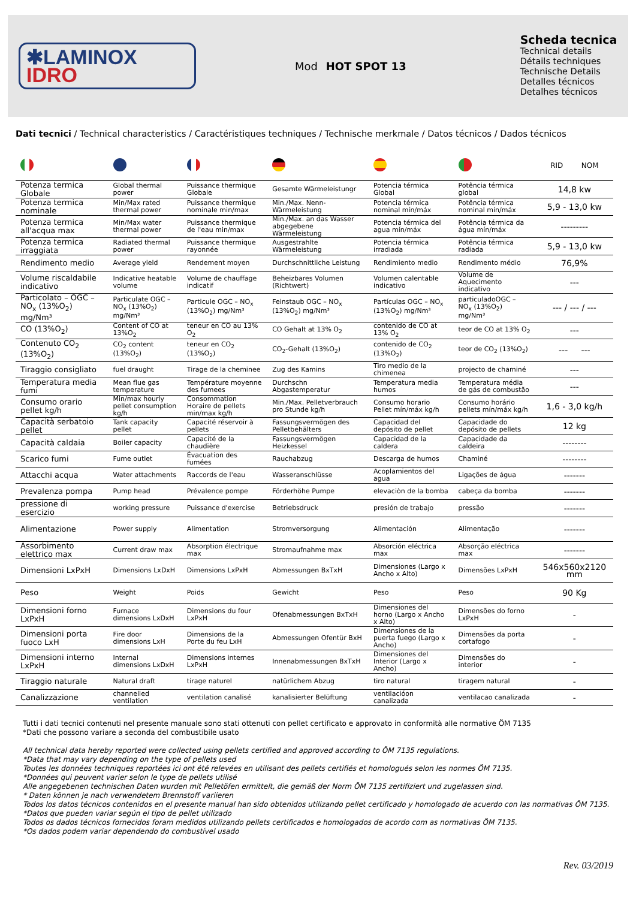✱LAMINOX
IDRO
Mod HOT SPOT 13
Scheda tecnica
Technical details
Détails techniques
Technische Details
Detalles técnicos
Detalhes técnicos
Dati tecnici / Technical characteristics / Caractéristiques techniques / Technische merkmale / Datos técnicos / Dados técnicos
| | | | | | | RID NOM |
| --- | --- | --- | --- | --- | --- | --- |
| Potenza termica Globale | Global thermal power | Puissance thermique Globale | Gesamte Wärmeleistungr | Potencia térmica Global | Potência térmica global | 14,8 kw |
| Potenza termica nominale | Min/Max rated thermal power | Puissance thermique nominale min/max | Min./Max. Nenn-Wärmeleistung | Potencia térmica nominal mín/máx | Potência térmica nominal mín/máx | 5,9 - 13,0 kw |
| Potenza termica all'acqua max | Min/Max water thermal power | Puissance thermique de l'eau min/max | Min./Max. an das Wasser abgegebene Wärmeleistung | Potencia térmica del agua mín/máx | Potência térmica da água mín/máx | --------- |
| Potenza termica irraggiata | Radiated thermal power | Puissance thermique rayonnée | Ausgestrahlte Wärmeleistung | Potencia térmica irradiada | Potência térmica radiada | 5,9 - 13,0 kw |
| Rendimento medio | Average yield | Rendement moyen | Durchschnittliche Leistung | Rendimiento medio | Rendimento médio | 76,9% |
| Volume riscaldabile indicativo | Indicative heatable volume | Volume de chauffage indicatif | Beheizbares Volumen (Richtwert) | Volumen calentable indicativo | Volume de Aquecimento indicativo | --- |
| Particolato – OGC – NO<sub>x</sub> (13%O<sub>2</sub>) mg/Nm³ | Particulate OGC – NO<sub>x</sub> (13%O<sub>2</sub>) mg/Nm³ | Particule OGC – NO<sub>x</sub> (13%O<sub>2</sub>) mg/Nm³ | Feinstaub OGC – NO<sub>x</sub> (13%O<sub>2</sub>) mg/Nm³ | Partículas OGC – NO<sub>x</sub> (13%O<sub>2</sub>) mg/Nm³ | particuladoOGC – NO<sub>x</sub> (13%O<sub>2</sub>) mg/Nm³ | --- / --- / --- |
| CO (13%O<sub>2</sub>) | Content of CO at 13%O<sub>2</sub> | teneur en CO au 13% O<sub>2</sub> | CO Gehalt at 13% O<sub>2</sub> | contenido de CO at 13% O<sub>2</sub> | teor de CO at 13% O<sub>2</sub> | --- |
| Contenuto CO<sub>2</sub> (13%O<sub>2</sub>) | CO<sub>2</sub> content (13%O<sub>2</sub>) | teneur en CO<sub>2</sub> (13%O<sub>2</sub>) | CO<sub>2</sub>-Gehalt (13%O<sub>2</sub>) | contenido de CO<sub>2</sub> (13%O<sub>2</sub>) | teor de CO<sub>2</sub> (13%O<sub>2</sub>) | --- --- |
| Tiraggio consigliato | fuel draught | Tirage de la cheminee | Zug des Kamins | Tiro medio de la chimenea | projecto de chaminé | --- |
| Temperatura media fumi | Mean flue gas temperature | Température moyenne des fumees | Durchschn Abgastemperatur | Temperatura media humos | Temperatura média de gás de combustão | --- |
| Consumo orario pellet kg/h | Min/max hourly pellet consumption kg/h | Consommation Horaire de pellets min/max kg/h | Min./Max. Pelletverbrauch pro Stunde kg/h | Consumo horario Pellet mín/máx kg/h | Consumo horário pellets mín/máx kg/h | 1,6 - 3,0 kg/h |
| Capacità serbatoio pellet | Tank capacity pellet | Capacité réservoir à pellets | Fassungsvermögen des Pelletbehälters | Capacidad del depósito de pellet | Capacidade do depósito de pellets | 12 kg |
| Capacità caldaia | Boiler capacity | Capacité de la chaudière | Fassungsvermögen Heizkessel | Capacidad de la caldera | Capacidade da caldeira | -------- |
| Scarico fumi | Fume outlet | Évacuation des fumées | Rauchabzug | Descarga de humos | Chaminé | -------- |
| Attacchi acqua | Water attachments | Raccords de l'eau | Wasseranschlüsse | Acoplamientos del agua | Ligações de água | ------- |
| Prevalenza pompa | Pump head | Prévalence pompe | Förderhöhe Pumpe | elevaciòn de la bomba | cabeça da bomba | ------- |
| pressione di esercizio | working pressure | Puissance d'exercise | Betriebsdruck | presión de trabajo | pressão | ------- |
| Alimentazione | Power supply | Alimentation | Stromversorgung | Alimentación | Alimentação | ------- |
| Assorbimento elettrico max | Current draw max | Absorption électrique max | Stromaufnahme max | Absorción eléctrica max | Absorção eléctrica max | ------- |
| Dimensioni LxPxH | Dimensions LxDxH | Dimensions LxPxH | Abmessungen BxTxH | Dimensiones (Largo x Ancho x Alto) | Dimensões LxPxH | 546x560x2120 mm |
| Peso | Weight | Poids | Gewicht | Peso | Peso | 90 Kg |
| Dimensioni forno LxPxH | Furnace dimensions LxDxH | Dimensions du four LxPxH | Ofenabmessungen BxTxH | Dimensiones del horno (Largo x Ancho x Alto) | Dimensões do forno LxPxH | - |
| Dimensioni porta fuoco LxH | Fire door dimensions LxH | Dimensions de la Porte du feu LxH | Abmessungen Ofentür BxH | Dimensiones de la puerta fuego (Largo x Ancho) | Dimensões da porta cortafogo | - |
| Dimensioni interno LxPxH | Internal dimensions LxDxH | Dimensions internes LxPxH | Innenabmessungen BxTxH | Dimensiones del Interior (Largo x Ancho) | Dimensões do interior | - |
| Tiraggio naturale | Natural draft | tirage naturel | natürlichem Abzug | tiro natural | tiragem natural | - |
| Canalizzazione | channelled ventilation | ventilation canalisé | kanalisierter Belüftung | ventilacióon canalizada | ventilacao canalizada | - |
Tutti i dati tecnici contenuti nel presente manuale sono stati ottenuti con pellet certificato e approvato in conformità alle normative ÖM 7135
*Dati che possono variare a seconda del combustibile usato
All technical data hereby reported were collected using pellets certified and approved according to ÖM 7135 regulations.
*Data that may vary depending on the type of pellets used
Toutes les données techniques reportées ici ont été relevées en utilisant des pellets certifiés et homologués selon les normes ÖM 7135.
*Données qui peuvent varier selon le type de pellets utilisé
Alle angegebenen technischen Daten wurden mit Pelletöfen ermittelt, die gemäß der Norm ÖM 7135 zertifiziert und zugelassen sind.
* Daten können je nach verwendetem Brennstoff variieren
Todos los datos técnicos contenidos en el presente manual han sido obtenidos utilizando pellet certificado y homologado de acuerdo con las normativas ÖM 7135.
*Datos que pueden variar según el tipo de pellet utilizado
Todos os dados técnicos fornecidos foram medidos utilizando pellets certificados e homologados de acordo com as normativas ÖM 7135.
*Os dados podem variar dependendo do combustível usado
Rev. 03/2019